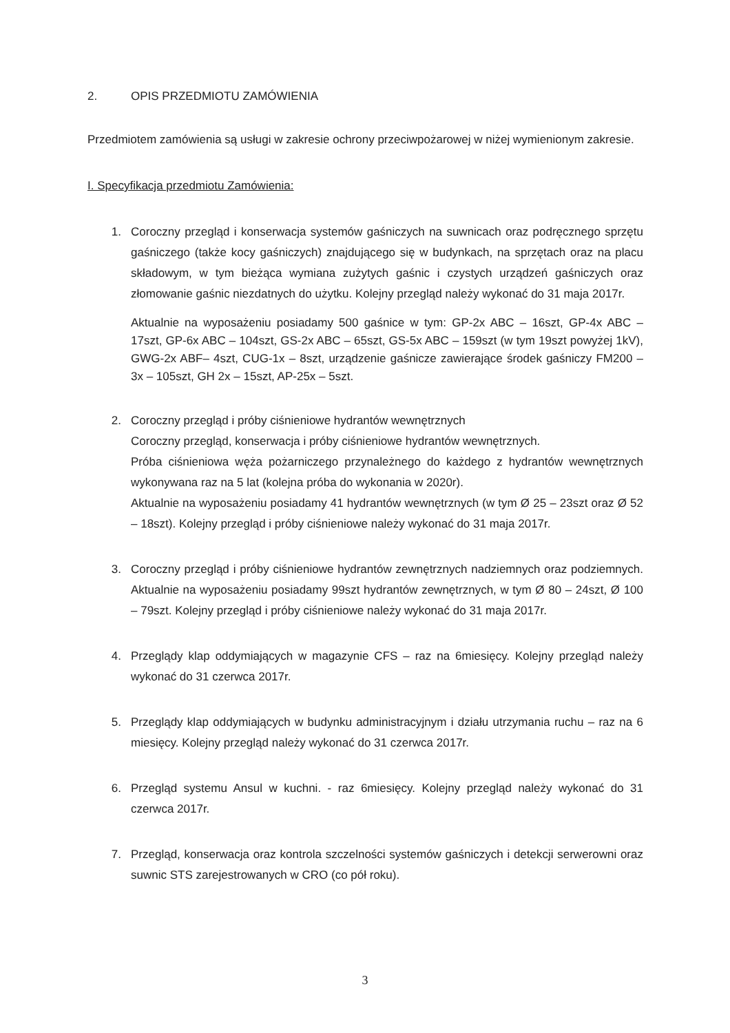2. OPIS PRZEDMIOTU ZAMÓWIENIA
Przedmiotem zamówienia są usługi w zakresie ochrony przeciwpożarowej w niżej wymienionym zakresie.
I. Specyfikacja przedmiotu Zamówienia:
1. Coroczny przegląd i konserwacja systemów gaśniczych na suwnicach oraz podręcznego sprzętu gaśniczego (także kocy gaśniczych) znajdującego się w budynkach, na sprzętach oraz na placu składowym, w tym bieżąca wymiana zużytych gaśnic i czystych urządzeń gaśniczych oraz złomowanie gaśnic niezdatnych do użytku. Kolejny przegląd należy wykonać do 31 maja 2017r.
Aktualnie na wyposażeniu posiadamy 500 gaśnice w tym: GP-2x ABC – 16szt, GP-4x ABC – 17szt, GP-6x ABC – 104szt, GS-2x ABC – 65szt, GS-5x ABC – 159szt (w tym 19szt powyżej 1kV), GWG-2x ABF– 4szt, CUG-1x – 8szt, urządzenie gaśnicze zawierające środek gaśniczy FM200 – 3x – 105szt, GH 2x – 15szt, AP-25x – 5szt.
2. Coroczny przegląd i próby ciśnieniowe hydrantów wewnętrznych
Coroczny przegląd, konserwacja i próby ciśnieniowe hydrantów wewnętrznych.
Próba ciśnieniowa węża pożarniczego przynależnego do każdego z hydrantów wewnętrznych wykonywana raz na 5 lat (kolejna próba do wykonania w 2020r).
Aktualnie na wyposażeniu posiadamy 41 hydrantów wewnętrznych (w tym Ø 25 – 23szt oraz Ø 52 – 18szt). Kolejny przegląd i próby ciśnieniowe należy wykonać do 31 maja 2017r.
3. Coroczny przegląd i próby ciśnieniowe hydrantów zewnętrznych nadziemnych oraz podziemnych. Aktualnie na wyposażeniu posiadamy 99szt hydrantów zewnętrznych, w tym Ø 80 – 24szt, Ø 100 – 79szt. Kolejny przegląd i próby ciśnieniowe należy wykonać do 31 maja 2017r.
4. Przeglądy klap oddymiających w magazynie CFS – raz na 6miesięcy. Kolejny przegląd należy wykonać do 31 czerwca 2017r.
5. Przeglądy klap oddymiających w budynku administracyjnym i działu utrzymania ruchu – raz na 6 miesięcy. Kolejny przegląd należy wykonać do 31 czerwca 2017r.
6. Przegląd systemu Ansul w kuchni. - raz 6miesięcy. Kolejny przegląd należy wykonać do 31 czerwca 2017r.
7. Przegląd, konserwacja oraz kontrola szczelności systemów gaśniczych i detekcji serwerowni oraz suwnic STS zarejestrowanych w CRO (co pół roku).
3